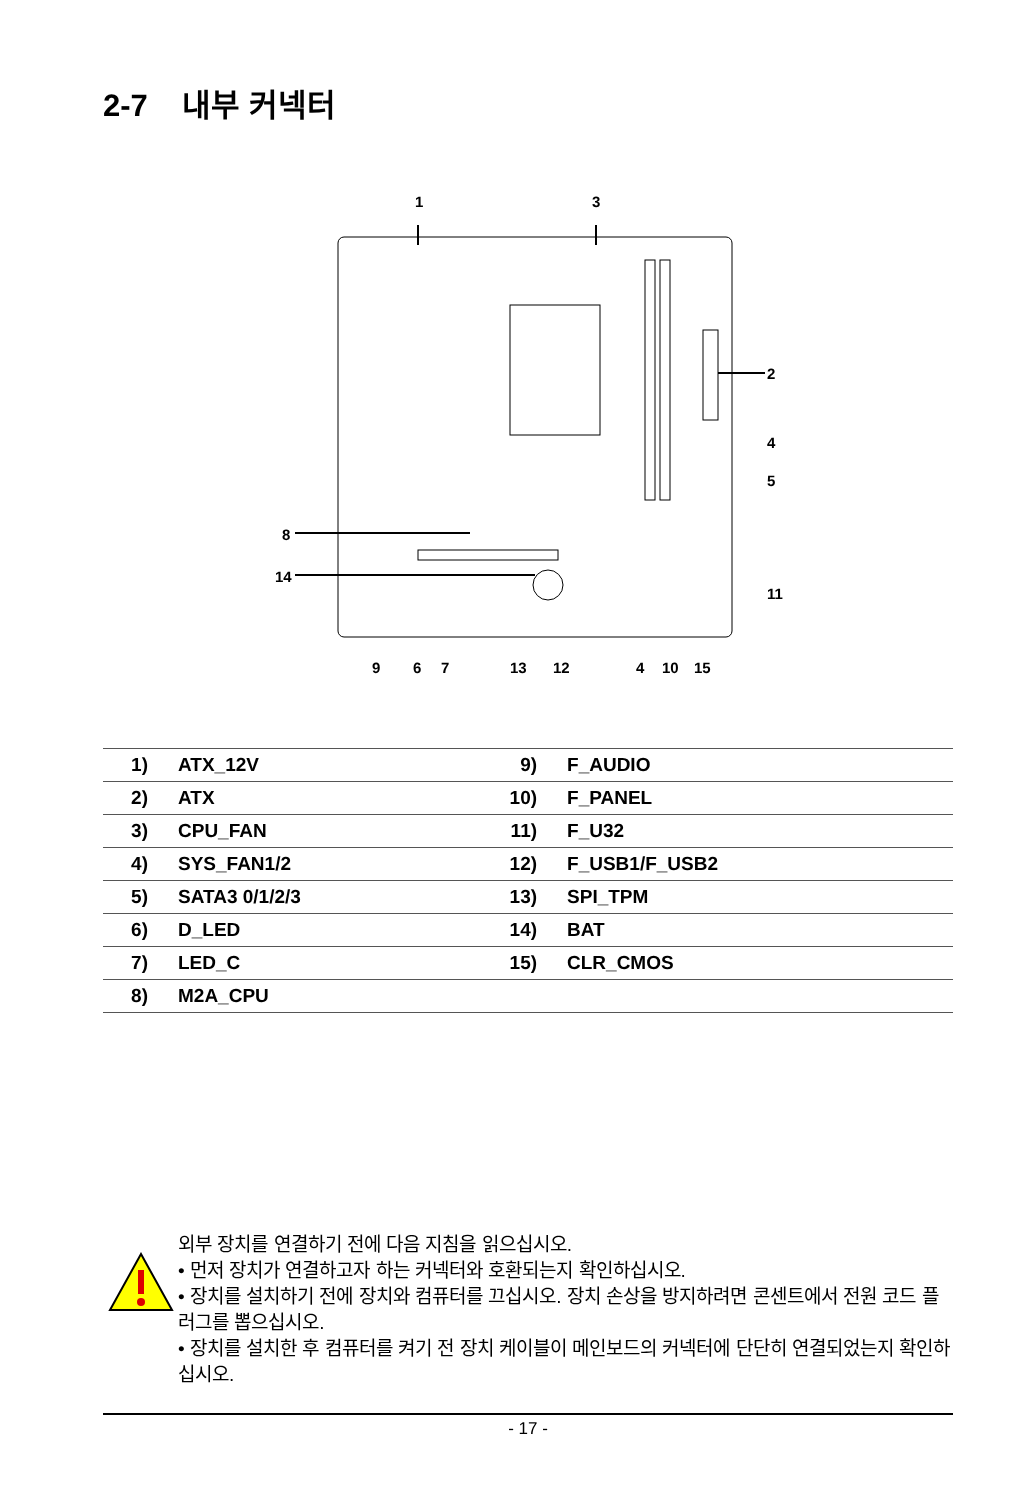2-7 내부 커넥터
1 3
2
4
5
8
14
11
9 6 7 13 12 4 10 15
| 1) | ATX_12V | 9) | F_AUDIO |
| 2) | ATX | 10) | F_PANEL |
| 3) | CPU_FAN | 11) | F_U32 |
| 4) | SYS_FAN1/2 | 12) | F_USB1/F_USB2 |
| 5) | SATA3 0/1/2/3 | 13) | SPI_TPM |
| 6) | D_LED | 14) | BAT |
| 7) | LED_C | 15) | CLR_CMOS |
| 8) | M2A_CPU | | |
외부 장치를 연결하기 전에 다음 지침을 읽으십시오.
• 먼저 장치가 연결하고자 하는 커넥터와 호환되는지 확인하십시오.
• 장치를 설치하기 전에 장치와 컴퓨터를 끄십시오. 장치 손상을 방지하려면 콘센트에서 전원 코드 플러그를 뽑으십시오.
• 장치를 설치한 후 컴퓨터를 켜기 전 장치 케이블이 메인보드의 커넥터에 단단히 연결되었는지 확인하십시오.
- 17 -